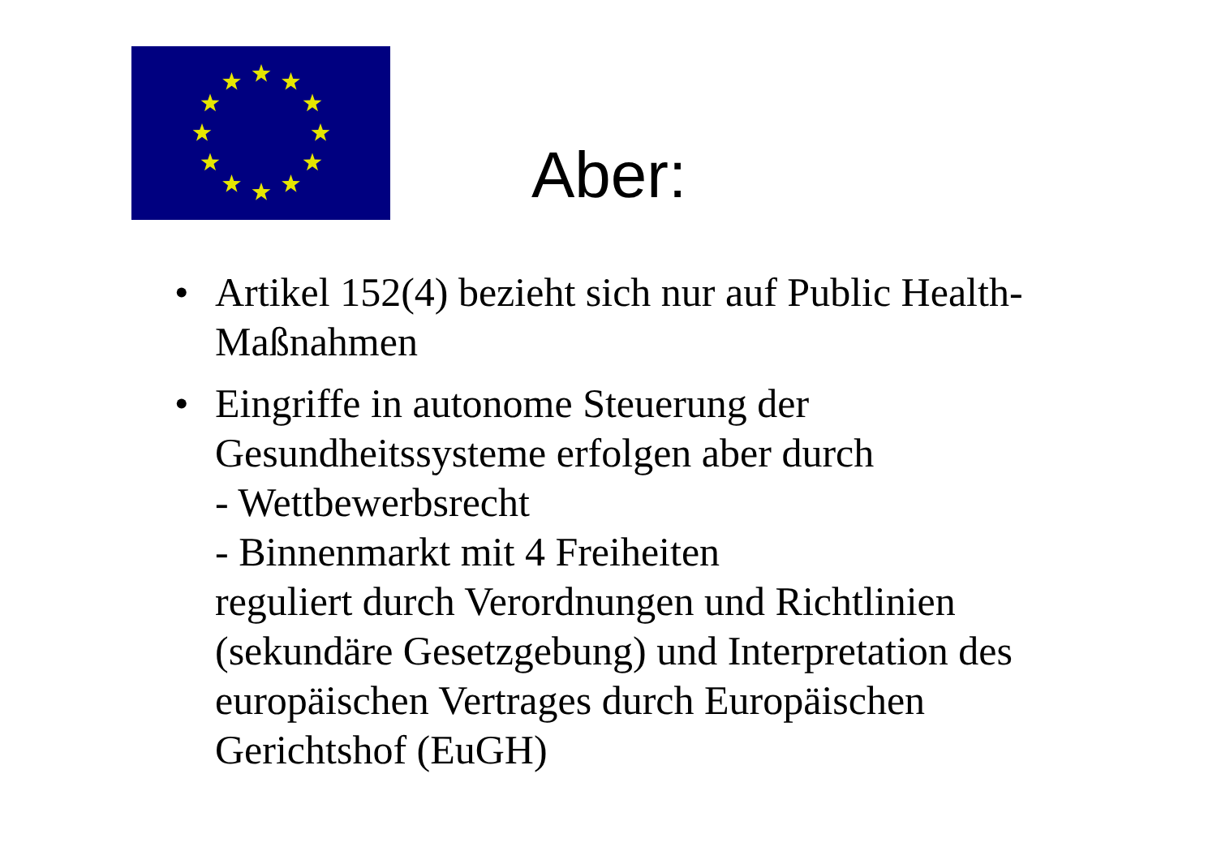Aber:
• Artikel 152(4) bezieht sich nur auf Public Health-Maßnahmen
• Eingriffe in autonome Steuerung der Gesundheitssysteme erfolgen aber durch
- Wettbewerbsrecht
- Binnenmarkt mit 4 Freiheiten
reguliert durch Verordnungen und Richtlinien (sekundäre Gesetzgebung) und Interpretation des europäischen Vertrages durch Europäischen Gerichtshof (EuGH)